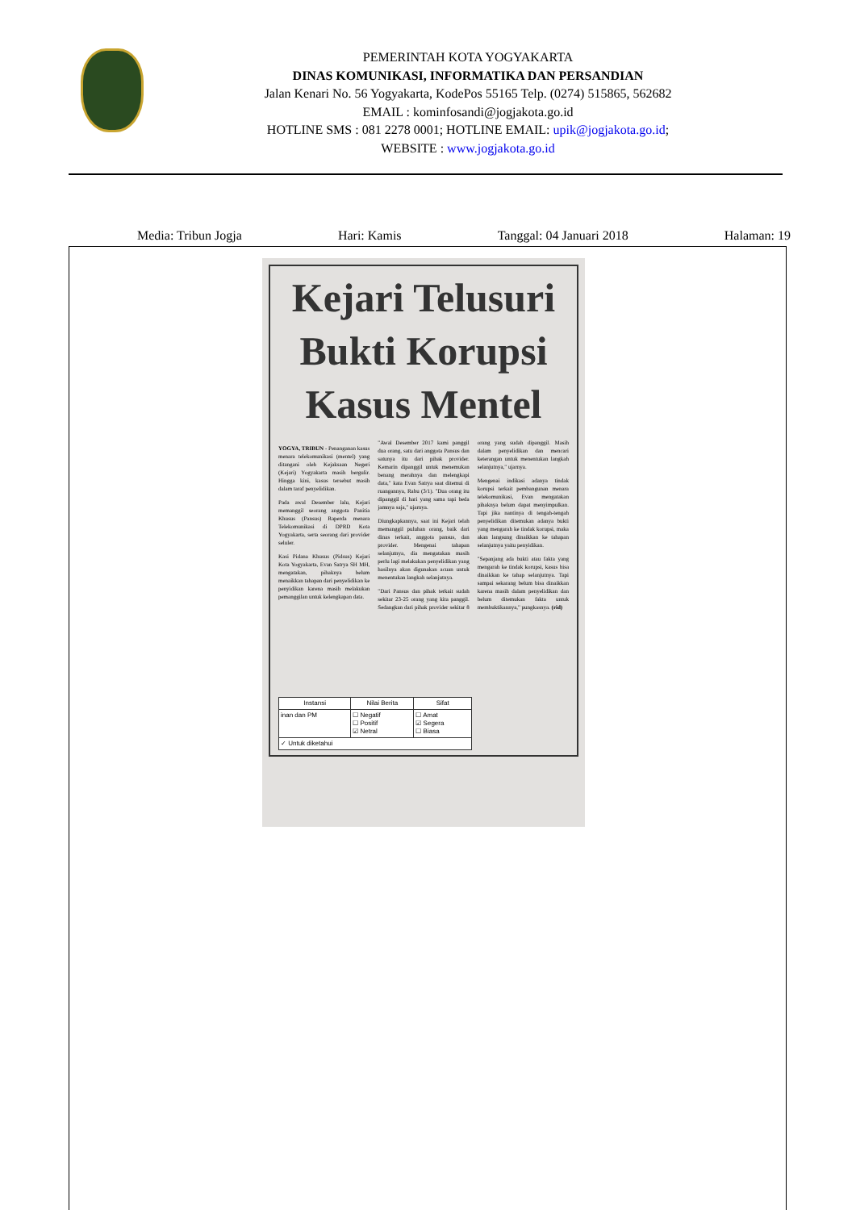PEMERINTAH KOTA YOGYAKARTA
DINAS KOMUNIKASI, INFORMATIKA DAN PERSANDIAN
Jalan Kenari No. 56 Yogyakarta, KodePos 55165 Telp. (0274) 515865, 562682
EMAIL : kominfosandi@jogjakota.go.id
HOTLINE SMS : 081 2278 0001; HOTLINE EMAIL: upik@jogjakota.go.id;
WEBSITE : www.jogjakota.go.id
Media: Tribun Jogja Hari: Kamis Tanggal: 04 Januari 2018 Halaman: 19
Kejari Telusuri Bukti Korupsi Kasus Mentel
YOGYA, TRIBUN - Penanganan kasus menara telekomunikasi (mentel) yang ditangani oleh Kejaksaan Negeri (Kejari) Yogyakarta masih bergulir. Hingga kini, kasus tersebut masih dalam taraf penyelidikan.
Pada awal Desember lalu, Kejari memanggil seorang anggota Panitia Khusus (Pansus) Raperda menara Telekomunikasi di DPRD Kota Yogyakarta, serta seorang dari provider seluler.
Kasi Pidana Khusus (Pidsus) Kejari Kota Yogyakarta, Evan Satrya SH MH, mengatakan, pihaknya belum menaikkan tahapan dari penyelidikan ke penyidikan karena masih melakukan pemanggilan untuk kelengkapan data.
"Awal Desember 2017 kami panggil dua orang, satu dari anggota Pansus dan satunya itu dari pihak provider. Kemarin dipanggil untuk menemukan benang merahnya dan melengkapi data," kata Evan Satrya saat ditemui di ruangannya, Rabu (3/1). "Dua orang itu dipanggil di hari yang sama tapi beda jamnya saja," ujarnya.
Diungkapkannya, saat ini Kejari telah memanggil puluhan orang, baik dari dinas terkait, anggota pansus, dan provider. Mengenai tahapan selanjutnya, dia mengatakan masih perlu lagi melakukan penyelidikan yang hasilnya akan digunakan acuan untuk menentukan langkah selanjutnya.
"Dari Pansus dan pihak terkait sudah sekitar 23-25 orang yang kita panggil. Sedangkan dari pihak provider sekitar 8 orang yang sudah dipanggil. Masih dalam penyelidikan dan mencari keterangan untuk menentukan langkah selanjutnya," ujarnya.
Mengenai indikasi adanya tindak korupsi terkait pembangunan menara telekomunikasi, Evan mengatakan pihaknya belum dapat menyimpulkan. Tapi jika nantinya di tengah-tengah penyelidikan ditemukan adanya bukti yang mengarah ke tindak korupsi, maka akan langsung dinaikkan ke tahapan selanjutnya yaitu penyidikan.
"Sepanjang ada bukti atau fakta yang mengarah ke tindak korupsi, kasus bisa dinaikkan ke tahap selanjutnya. Tapi sampai sekarang belum bisa dinaikkan karena masih dalam penyelidikan dan belum ditemukan fakta untuk membuktikannya," pungkasnya. (rid)
| Instansi | Nilai Berita | Sifat |
| --- | --- | --- |
| inan dan PM | ☐ Negatif ☐ Positif ☑ Netral | ☐ Amat ☑ Segera ☐ Biasa |
| ✓ Untuk diketahui | | |